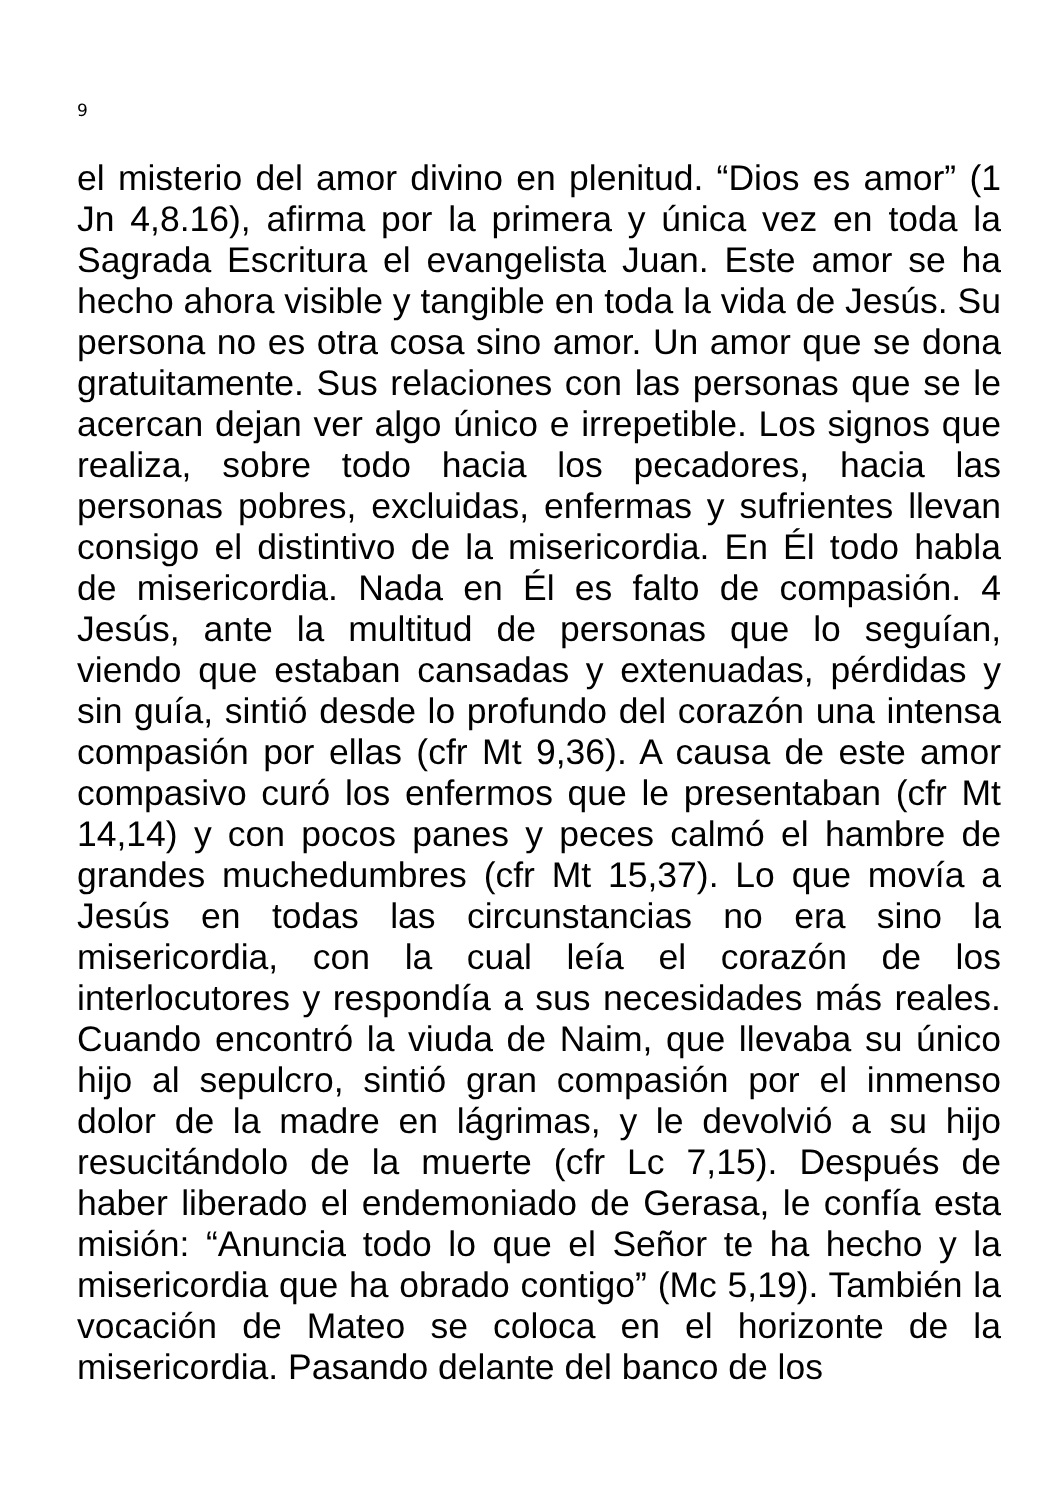9
el misterio del amor divino en plenitud. “Dios es amor” (1 Jn 4,8.16), afirma por la primera y única vez en toda la Sagrada Escritura el evangelista Juan. Este amor se ha hecho ahora visible y tangible en toda la vida de Jesús. Su persona no es otra cosa sino amor. Un amor que se dona gratuitamente. Sus relaciones con las personas que se le acercan dejan ver algo único e irrepetible. Los signos que realiza, sobre todo hacia los pecadores, hacia las personas pobres, excluidas, enfermas y sufrientes llevan consigo el distintivo de la misericordia. En Él todo habla de misericordia. Nada en Él es falto de compasión. 4 Jesús, ante la multitud de personas que lo seguían, viendo que estaban cansadas y extenuadas, pérdidas y sin guía, sintió desde lo profundo del corazón una intensa compasión por ellas (cfr Mt 9,36). A causa de este amor compasivo curó los enfermos que le presentaban (cfr Mt 14,14) y con pocos panes y peces calmó el hambre de grandes muchedumbres (cfr Mt 15,37). Lo que movía a Jesús en todas las circunstancias no era sino la misericordia, con la cual leía el corazón de los interlocutores y respondía a sus necesidades más reales. Cuando encontró la viuda de Naim, que llevaba su único hijo al sepulcro, sintió gran compasión por el inmenso dolor de la madre en lágrimas, y le devolvió a su hijo resucitándolo de la muerte (cfr Lc 7,15). Después de haber liberado el endemoniado de Gerasa, le confía esta misión: “Anuncia todo lo que el Señor te ha hecho y la misericordia que ha obrado contigo” (Mc 5,19). También la vocación de Mateo se coloca en el horizonte de la misericordia. Pasando delante del banco de los